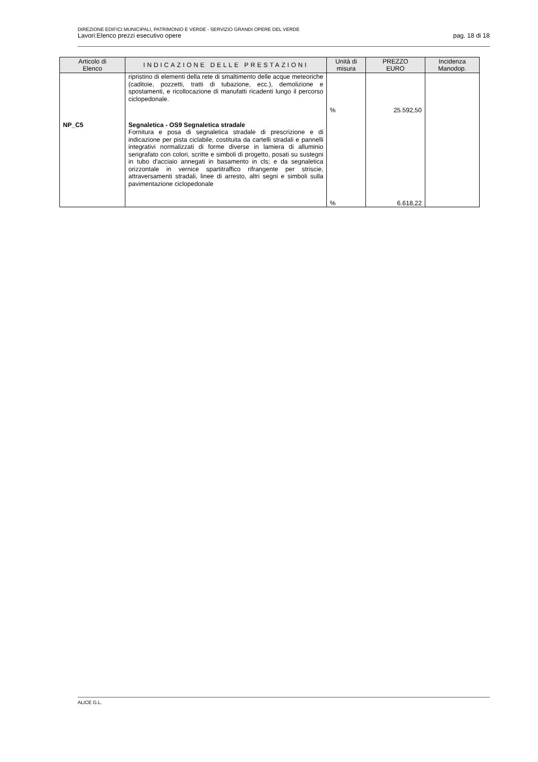DIREZIONE EDIFICI MUNICIPALI, PATRIMONIO E VERDE - SERVIZIO GRANDI OPERE DEL VERDE
Lavori:Elenco prezzi esecutivo opere pag. 18 di 18
| Articolo di Elenco | INDICAZIONE DELLE PRESTAZIONI | Unità di misura | PREZZO EURO | Incidenza Manodop. |
| --- | --- | --- | --- | --- |
| | ripristino di elementi della rete di smaltimento delle acque meteoriche (caditoie, pozzetti, tratti di tubazione, ecc.), demolizione e spostamenti, e ricollocazione di manufatti ricadenti lungo il percorso ciclopedonale. | % | 25.592,50 | |
| NP_C5 | Segnaletica - OS9 Segnaletica stradale Fornitura e posa di segnaletica stradale di prescrizione e di indicazione per pista ciclabile, costituita da cartelli stradali e pannelli integrativi normalizzati di forme diverse in lamiera di alluminio serigrafato con colori, scritte e simboli di progetto, posati su sustegni in tubo d'acciaio annegati in basamento in cls; e da segnaletica orizzontale in vernice spartitraffico rifrangente per striscie, attraversamenti stradali, linee di arresto, altri segni e simboli sulla pavimentazione ciclopedonale | % | 6.618,22 | |
ALICE G.L.